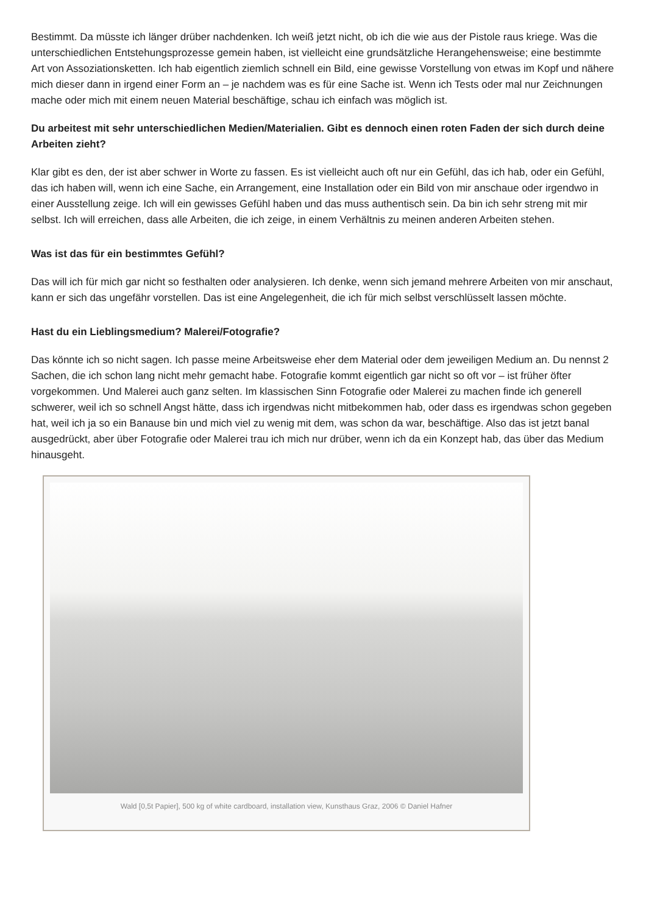Bestimmt. Da müsste ich länger drüber nachdenken. Ich weiß jetzt nicht, ob ich die wie aus der Pistole raus kriege. Was die unterschiedlichen Entstehungsprozesse gemein haben, ist vielleicht eine grundsätzliche Herangehensweise; eine bestimmte Art von Assoziationsketten. Ich hab eigentlich ziemlich schnell ein Bild, eine gewisse Vorstellung von etwas im Kopf und nähere mich dieser dann in irgend einer Form an – je nachdem was es für eine Sache ist. Wenn ich Tests oder mal nur Zeichnungen mache oder mich mit einem neuen Material beschäftige, schau ich einfach was möglich ist.
Du arbeitest mit sehr unterschiedlichen Medien/Materialien. Gibt es dennoch einen roten Faden der sich durch deine Arbeiten zieht?
Klar gibt es den, der ist aber schwer in Worte zu fassen. Es ist vielleicht auch oft nur ein Gefühl, das ich hab, oder ein Gefühl, das ich haben will, wenn ich eine Sache, ein Arrangement, eine Installation oder ein Bild von mir anschaue oder irgendwo in einer Ausstellung zeige. Ich will ein gewisses Gefühl haben und das muss authentisch sein. Da bin ich sehr streng mit mir selbst. Ich will erreichen, dass alle Arbeiten, die ich zeige, in einem Verhältnis zu meinen anderen Arbeiten stehen.
Was ist das für ein bestimmtes Gefühl?
Das will ich für mich gar nicht so festhalten oder analysieren. Ich denke, wenn sich jemand mehrere Arbeiten von mir anschaut, kann er sich das ungefähr vorstellen. Das ist eine Angelegenheit, die ich für mich selbst verschlüsselt lassen möchte.
Hast du ein Lieblingsmedium? Malerei/Fotografie?
Das könnte ich so nicht sagen. Ich passe meine Arbeitsweise eher dem Material oder dem jeweiligen Medium an. Du nennst 2 Sachen, die ich schon lang nicht mehr gemacht habe. Fotografie kommt eigentlich gar nicht so oft vor – ist früher öfter vorgekommen. Und Malerei auch ganz selten. Im klassischen Sinn Fotografie oder Malerei zu machen finde ich generell schwerer, weil ich so schnell Angst hätte, dass ich irgendwas nicht mitbekommen hab, oder dass es irgendwas schon gegeben hat, weil ich ja so ein Banause bin und mich viel zu wenig mit dem, was schon da war, beschäftige. Also das ist jetzt banal ausgedrückt, aber über Fotografie oder Malerei trau ich mich nur drüber, wenn ich da ein Konzept hab, das über das Medium hinausgeht.
Wald [0,5t Papier], 500 kg of white cardboard, installation view, Kunsthaus Graz, 2006 © Daniel Hafner